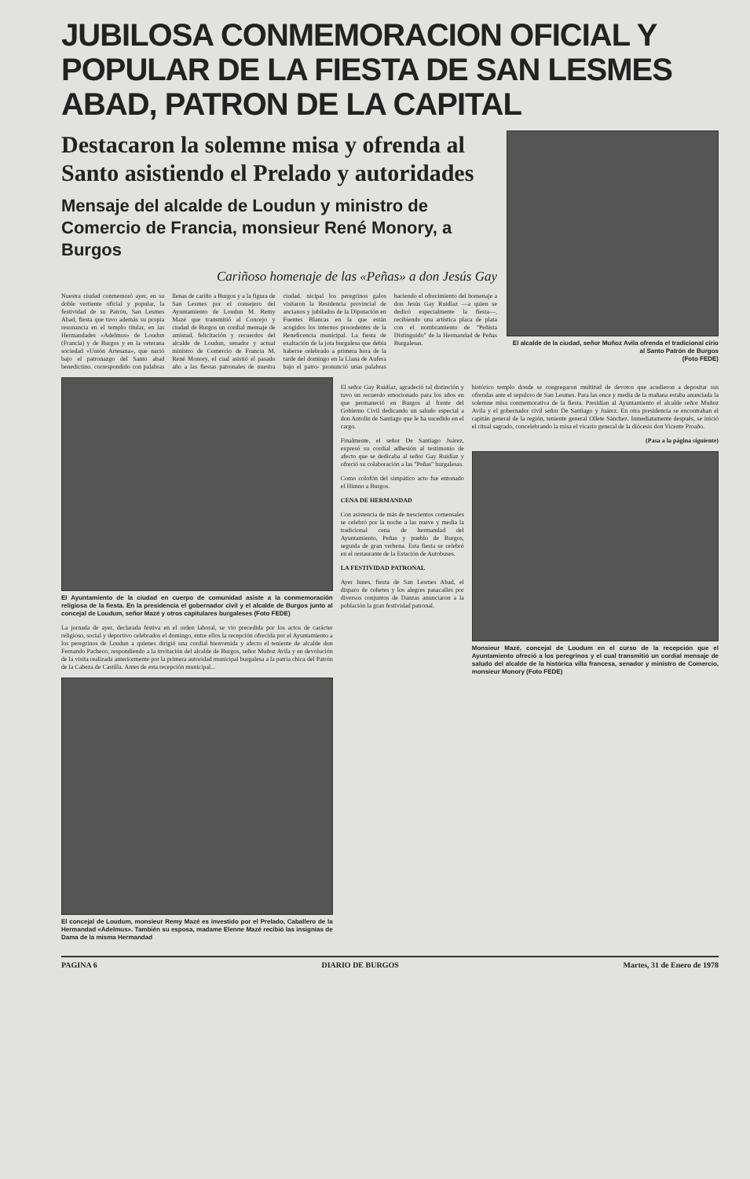JUBILOSA CONMEMORACION OFICIAL Y POPULAR DE LA FIESTA DE SAN LESMES ABAD, PATRON DE LA CAPITAL
Destacaron la solemne misa y ofrenda al Santo asistiendo el Prelado y autoridades
Mensaje del alcalde de Loudun y ministro de Comercio de Francia, monsieur René Monory, a Burgos
Cariñoso homenaje de las «Peñas» a don Jesús Gay
Nuestra ciudad conmemoró ayer, en su doble vertiente oficial y popular, la festividad de su Patrón, San Lesmes Abad, fiesta que tuvo además su propia resonancia en el templo titular, en las Hermandades «Adelmus» de Loudun (Francia) y de Burgos y en la veterana sociedad «Unión Artesana», que nació bajo el patronazgo del Santo abad benedictino. correspondido con palabras llenas de cariño a Burgos y a la figura de San Lesmes por el consejero del Ayuntamiento de Loudun M. Remy Mazé que transmitió al Concejo y ciudad de Burgos un cordial mensaje de amistad, felicitación y recuerdos del alcalde de Loudun, senador y actual ministro de Comercio de Francia M. René Monory, el cual asistió el pasado año a las fiestas patronales de nuestra ciudad. nicipal los peregrinos galos visitaron la Residencia provincial de ancianos y jubilados de la Diputación en Fuentes Blancas en la que están acogidos los internos procedentes de la Beneficencia municipal. La fiesta de exaltación de la jota burgalesa que debía haberse celebrado a primera hora de la tarde del domingo en la Llana de Aufera bajo el patro- pronunció unas palabras haciendo el ofrecimiento del homenaje a don Jesús Gay Ruidíaz —a quien se dedicó especialmente la fiesta—, recibiendo una artística placa de plata con el nombramiento de "Peñista Distinguido" de la Hermandad de Peñas Burgalesas.
El alcalde de la ciudad, señor Muñoz Avila ofrenda el tradicional cirio al Santo Patrón de Burgos
(Foto FEDE)
El Ayuntamiento de la ciudad en cuerpo de comunidad asiste a la conmemoración religiosa de la fiesta. En la presidencia el gobernador civil y el alcalde de Burgos junto al concejal de Loudum, señor Mazé y otros capitulares burgaleses (Foto FEDE)
La jornada de ayer, declarada festiva en el orden laboral, se vio precedida por los actos de carácter religioso, social y deportivo celebrados el domingo, entre ellos la recepción ofrecida por el Ayuntamiento a los peregrinos de Loudun a quienes dirigió una cordial bienvenida y afecto el teniente de alcalde don Fernando Pacheco, respondiendo a la invitación del alcalde de Burgos, señor Muñoz Avila y en devolución de la visita realizada anteriormente por la primera autoridad municipal burgalesa a la patria chica del Patrón de la Cabeza de Castilla. Antes de esta recepción municipal...
El concejal de Loudum, monsieur Remy Mazé es investido por el Prelado, Caballero de la Hermandad «Adelmus». También su esposa, madame Elenne Mazé recibió las insignias de Dama de la misma Hermandad
El señor Gay Ruidíaz, agradeció tal distinción y tuvo un recuerdo emocionado para los años en que permaneció en Burgos al frente del Gobierno Civil dedicando un saludo especial a don Antolín de Santiago que le ha sucedido en el cargo.
Finalmente, el señor De Santiago Juárez, expresó su cordial adhesión al testimonio de afecto que se dedicaba al señor Gay Ruidíaz y ofreció su colaboración a las "Peñas" burgalesas.
Como colofón del simpático acto fue entonado el Himno a Burgos.
CENA DE HERMANDAD
Con asistencia de más de trescientos comensales se celebró por la noche a las nueve y media la tradicional cena de hermandad del Ayuntamiento, Peñas y pueblo de Burgos, seguida de gran verbena. Esta fiesta se celebró en el restaurante de la Estación de Autobuses.
LA FESTIVIDAD PATRONAL
Ayer lunes, fiesta de San Lesmes Abad, el disparo de cohetes y los alegres pasacalles por diversos conjuntos de Danzas anunciaron a la población la gran festividad patronal.
histórico templo donde se congregaron multitud de devotos que acudieron a depositar sus ofrendas ante el sepulcro de San Lesmes. Para las once y media de la mañana estaba anunciada la solemne misa conmemorativa de la fiesta. Presidían al Ayuntamiento el alcalde señor Muñoz Avila y el gobernador civil señor De Santiago y Juárez. En otra presidencia se encontraban el capitán general de la región, teniente general Ollete Sánchez. Inmediatamente después, se inició el ritual sagrado, concelebrando la misa el vicario general de la diócesis don Vicente Proaño.
(Pasa a la página siguiente)
Monsieur Mazé, concejal de Loudum en el curso de la recepción que el Ayuntamiento ofreció a los peregrinos y el cual transmitió un cordial mensaje de saludo del alcalde de la histórica villa francesa, senador y ministro de Comercio, monsieur Monory (Foto FEDE)
PAGINA 6 DIARIO DE BURGOS Martes, 31 de Enero de 1978